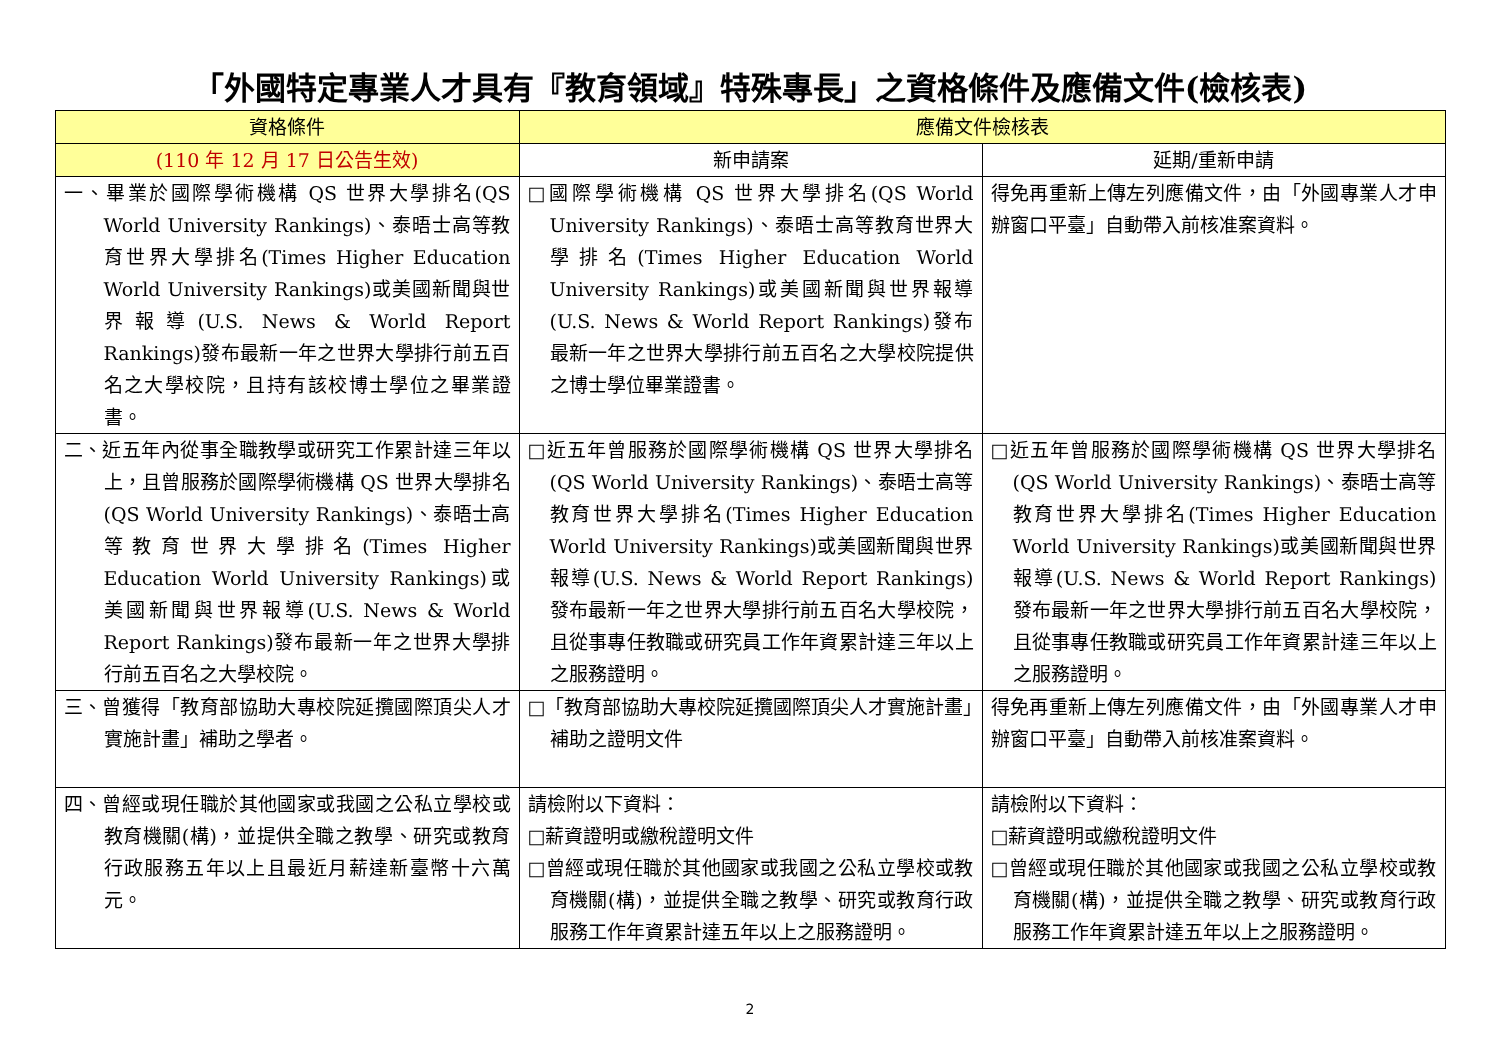「外國特定專業人才具有『教育領域』特殊專長」之資格條件及應備文件(檢核表)
| 資格條件 | 應備文件檢核表 | |
| --- | --- | --- |
| (110 年 12 月 17 日公告生效) | 新申請案 | 延期/重新申請 |
| 一、畢業於國際學術機構 QS 世界大學排名(QS World University Rankings)、泰晤士高等教育世界大學排名(Times Higher Education World University Rankings)或美國新聞與世界報導(U.S. News & World Report Rankings)發布最新一年之世界大學排行前五百名之大學校院，且持有該校博士學位之畢業證書。 | □國際學術機構 QS 世界大學排名(QS World University Rankings)、泰晤士高等教育世界大學排名(Times Higher Education World University Rankings)或美國新聞與世界報導(U.S. News & World Report Rankings)發布最新一年之世界大學排行前五百名之大學校院提供之博士學位畢業證書。 | 得免再重新上傳左列應備文件，由「外國專業人才申辦窗口平臺」自動帶入前核准案資料。 |
| 二、近五年內從事全職教學或研究工作累計達三年以上，且曾服務於國際學術機構 QS 世界大學排名(QS World University Rankings)、泰晤士高等教育世界大學排名(Times Higher Education World University Rankings)或美國新聞與世界報導(U.S. News & World Report Rankings)發布最新一年之世界大學排行前五百名之大學校院。 | □近五年曾服務於國際學術機構 QS 世界大學排名(QS World University Rankings)、泰晤士高等教育世界大學排名(Times Higher Education World University Rankings)或美國新聞與世界報導(U.S. News & World Report Rankings)發布最新一年之世界大學排行前五百名大學校院，且從事專任教職或研究員工作年資累計達三年以上之服務證明。 | □近五年曾服務於國際學術機構 QS 世界大學排名(QS World University Rankings)、泰晤士高等教育世界大學排名(Times Higher Education World University Rankings)或美國新聞與世界報導(U.S. News & World Report Rankings)發布最新一年之世界大學排行前五百名大學校院，且從事專任教職或研究員工作年資累計達三年以上之服務證明。 |
| 三、曾獲得「教育部協助大專校院延攬國際頂尖人才實施計畫」補助之學者。 | □「教育部協助大專校院延攬國際頂尖人才實施計畫」補助之證明文件 | 得免再重新上傳左列應備文件，由「外國專業人才申辦窗口平臺」自動帶入前核准案資料。 |
| 四、曾經或現任職於其他國家或我國之公私立學校或教育機關(構)，並提供全職之教學、研究或教育行政服務五年以上且最近月薪達新臺幣十六萬元。 | 請檢附以下資料： □薪資證明或繳稅證明文件 □曾經或現任職於其他國家或我國之公私立學校或教育機關(構)，並提供全職之教學、研究或教育行政服務工作年資累計達五年以上之服務證明。 | 請檢附以下資料： □薪資證明或繳稅證明文件 □曾經或現任職於其他國家或我國之公私立學校或教育機關(構)，並提供全職之教學、研究或教育行政服務工作年資累計達五年以上之服務證明。 |
2